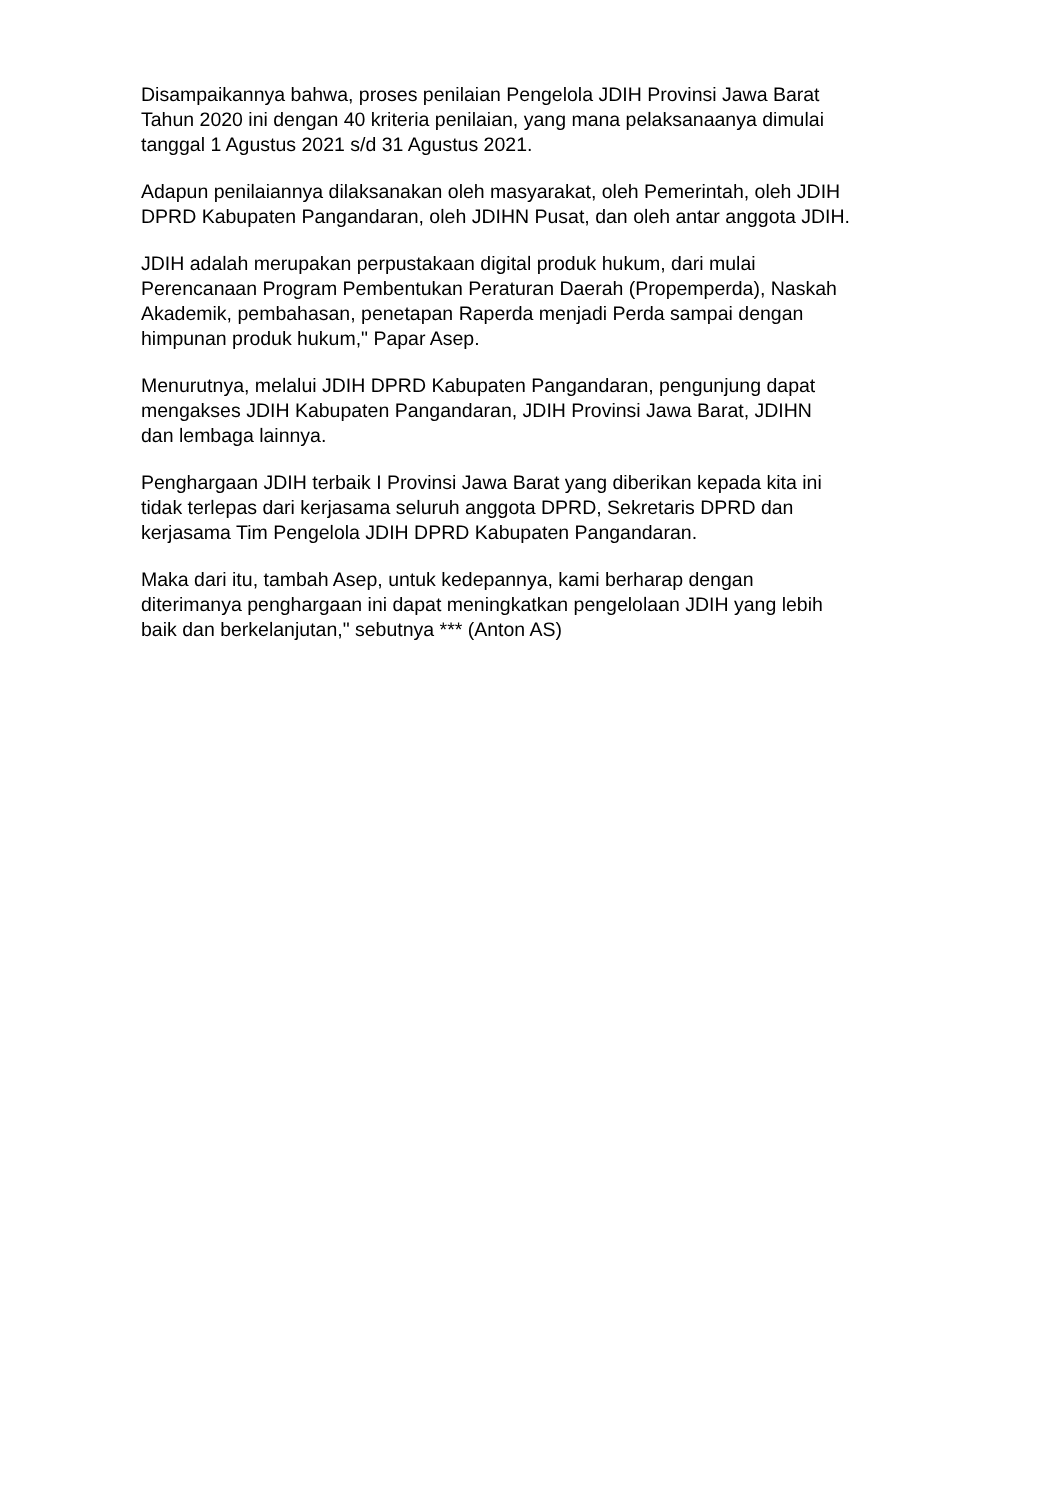Disampaikannya bahwa, proses penilaian Pengelola JDIH Provinsi Jawa Barat Tahun 2020 ini dengan 40 kriteria penilaian, yang mana pelaksanaanya dimulai tanggal 1 Agustus 2021 s/d 31 Agustus 2021.
Adapun penilaiannya dilaksanakan oleh masyarakat, oleh Pemerintah, oleh JDIH DPRD Kabupaten Pangandaran, oleh JDIHN Pusat, dan oleh antar anggota JDIH.
JDIH adalah merupakan perpustakaan digital produk hukum, dari mulai Perencanaan Program Pembentukan Peraturan Daerah (Propemperda), Naskah Akademik, pembahasan, penetapan Raperda menjadi Perda sampai dengan himpunan produk hukum," Papar Asep.
Menurutnya, melalui JDIH DPRD Kabupaten Pangandaran, pengunjung dapat mengakses JDIH Kabupaten Pangandaran, JDIH Provinsi Jawa Barat, JDIHN dan lembaga lainnya.
Penghargaan JDIH terbaik I Provinsi Jawa Barat yang diberikan kepada kita ini tidak terlepas dari kerjasama seluruh anggota DPRD, Sekretaris DPRD dan kerjasama Tim Pengelola JDIH DPRD Kabupaten Pangandaran.
Maka dari itu, tambah Asep, untuk kedepannya, kami berharap dengan diterimanya penghargaan ini dapat meningkatkan pengelolaan JDIH yang lebih baik dan berkelanjutan," sebutnya *** (Anton AS)